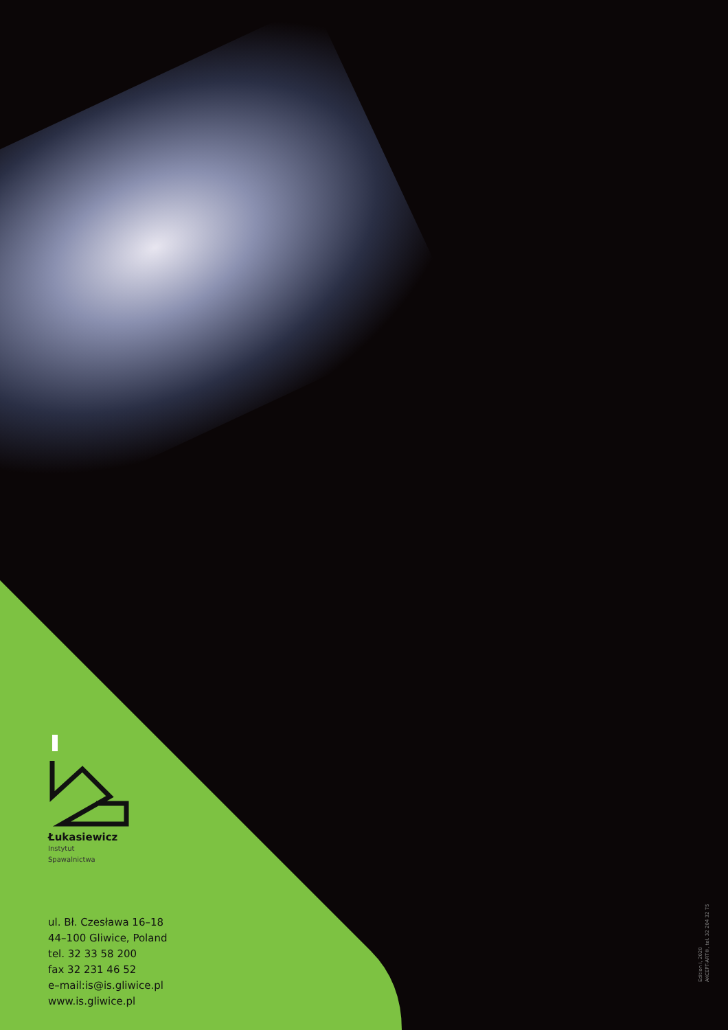Łukasiewicz
Instytut
Spawalnictwa
ul. Bł. Czesława 16–18
44–100 Gliwice, Poland
tel. 32 33 58 200
fax 32 231 46 52
e–mail:is@is.gliwice.pl
www.is.gliwice.pl
Edition I, 2020
AKCEPT-ART®, tel. 32 204 32 75